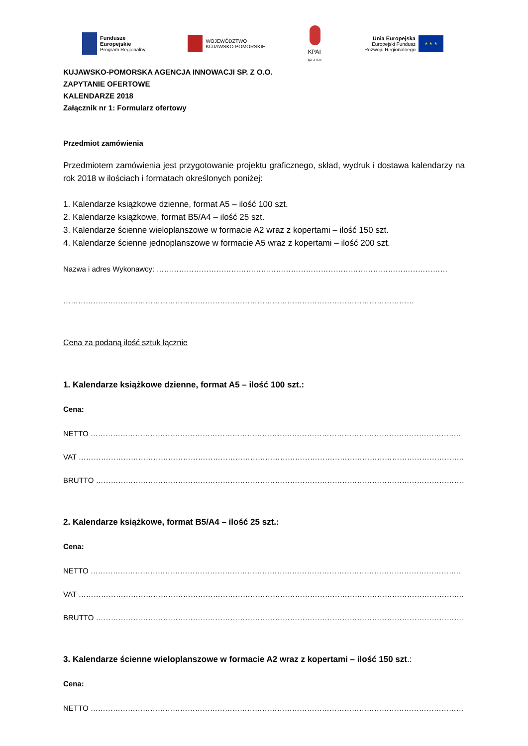Fundusze
Europejskie
Program Regionalny
WOJEWÓDZTWO
KUJAWSKO-POMORSKIE
KPAI
sp. z o.o.
Unia Europejska
Europejski Fundusz
Rozwoju Regionalnego
★ ★ ★
KUJAWSKO-POMORSKA AGENCJA INNOWACJI SP. Z O.O.
ZAPYTANIE OFERTOWE
KALENDARZE 2018
Załącznik nr 1: Formularz ofertowy
Przedmiot zamówienia
Przedmiotem zamówienia jest przygotowanie projektu graficznego, skład, wydruk i dostawa kalendarzy na rok 2018 w ilościach i formatach określonych poniżej:
1. Kalendarze książkowe dzienne, format A5 – ilość 100 szt.
2. Kalendarze książkowe, format B5/A4 – ilość 25 szt.
3. Kalendarze ścienne wieloplanszowe w formacie A2 wraz z kopertami – ilość 150 szt.
4. Kalendarze ścienne jednoplanszowe w formacie A5 wraz z kopertami – ilość 200 szt.
Nazwa i adres Wykonawcy: ………………………………………………………………………………………………………
……………………………………………………………………………………………………………………………
Cena za podaną ilość sztuk łącznie
1. Kalendarze książkowe dzienne, format A5 – ilość 100 szt.:
Cena:
NETTO …………………………………………………………………………………………………………………………………..
VAT ………………………………………………………………………………………………………………………………………..
BRUTTO ……………………………………………………………………………………………………………………………………
2. Kalendarze książkowe, format B5/A4 – ilość 25 szt.:
Cena:
NETTO …………………………………………………………………………………………………………………………………..
VAT ………………………………………………………………………………………………………………………………………..
BRUTTO ……………………………………………………………………………………………………………………………………
3. Kalendarze ścienne wieloplanszowe w formacie A2 wraz z kopertami – ilość 150 szt.:
Cena:
NETTO ……………………………………………………………………………………………………………………………………